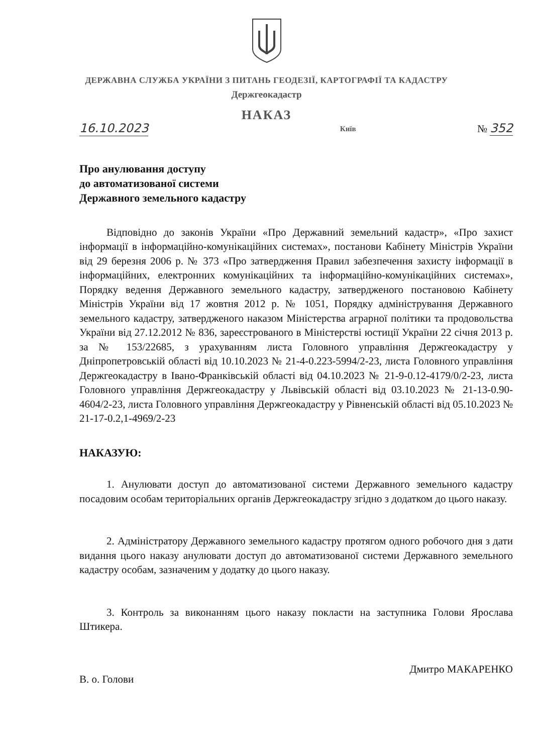ДЕРЖАВНА СЛУЖБА УКРАЇНИ З ПИТАНЬ ГЕОДЕЗІЇ, КАРТОГРАФІЇ ТА КАДАСТРУ
Держгеокадастр
НАКАЗ
16.10.2023 Київ № 352
Про анулювання доступу
до автоматизованої системи
Державного земельного кадастру
Відповідно до законів України «Про Державний земельний кадастр», «Про захист інформації в інформаційно-комунікаційних системах», постанови Кабінету Міністрів України від 29 березня 2006 р. № 373 «Про затвердження Правил забезпечення захисту інформації в інформаційних, електронних комунікаційних та інформаційно-комунікаційних системах», Порядку ведення Державного земельного кадастру, затвердженого постановою Кабінету Міністрів України від 17 жовтня 2012 р. № 1051, Порядку адміністрування Державного земельного кадастру, затвердженого наказом Міністерства аграрної політики та продовольства України від 27.12.2012 № 836, зареєстрованого в Міністерстві юстиції України 22 січня 2013 р. за № 153/22685, з урахуванням листа Головного управління Держгеокадастру у Дніпропетровській області від 10.10.2023 № 21-4-0.223-5994/2-23, листа Головного управління Держгеокадастру в Івано-Франківській області від 04.10.2023 № 21-9-0.12-4179/0/2-23, листа Головного управління Держгеокадастру у Львівській області від 03.10.2023 № 21-13-0.90-4604/2-23, листа Головного управління Держгеокадастру у Рівненській області від 05.10.2023 № 21-17-0.2,1-4969/2-23
НАКАЗУЮ:
1. Анулювати доступ до автоматизованої системи Державного земельного кадастру посадовим особам територіальних органів Держгеокадастру згідно з додатком до цього наказу.
2. Адміністратору Державного земельного кадастру протягом одного робочого дня з дати видання цього наказу анулювати доступ до автоматизованої системи Державного земельного кадастру особам, зазначеним у додатку до цього наказу.
3. Контроль за виконанням цього наказу покласти на заступника Голови Ярослава Штикера.
В. о. Голови Дмитро МАКАРЕНКО